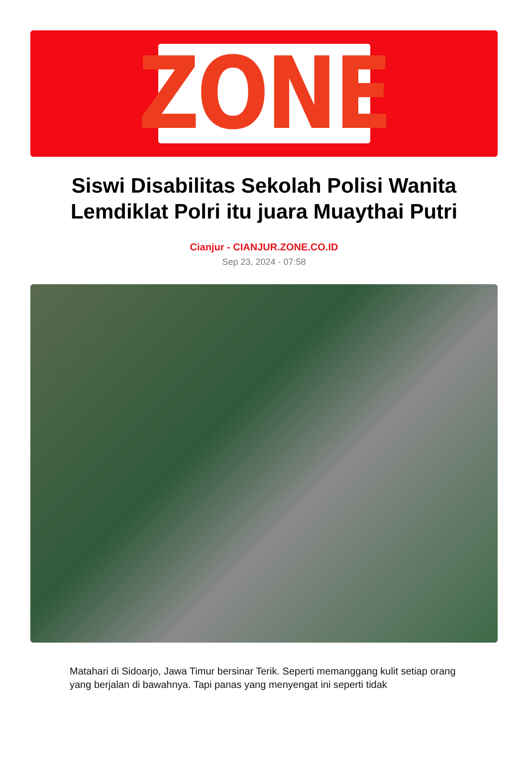ZONE
Siswi Disabilitas Sekolah Polisi Wanita Lemdiklat Polri itu juara Muaythai Putri
Cianjur - CIANJUR.ZONE.CO.ID
Sep 23, 2024 - 07:58
Matahari di Sidoarjo, Jawa Timur bersinar Terik. Seperti memanggang kulit setiap orang yang berjalan di bawahnya. Tapi panas yang menyengat ini seperti tidak